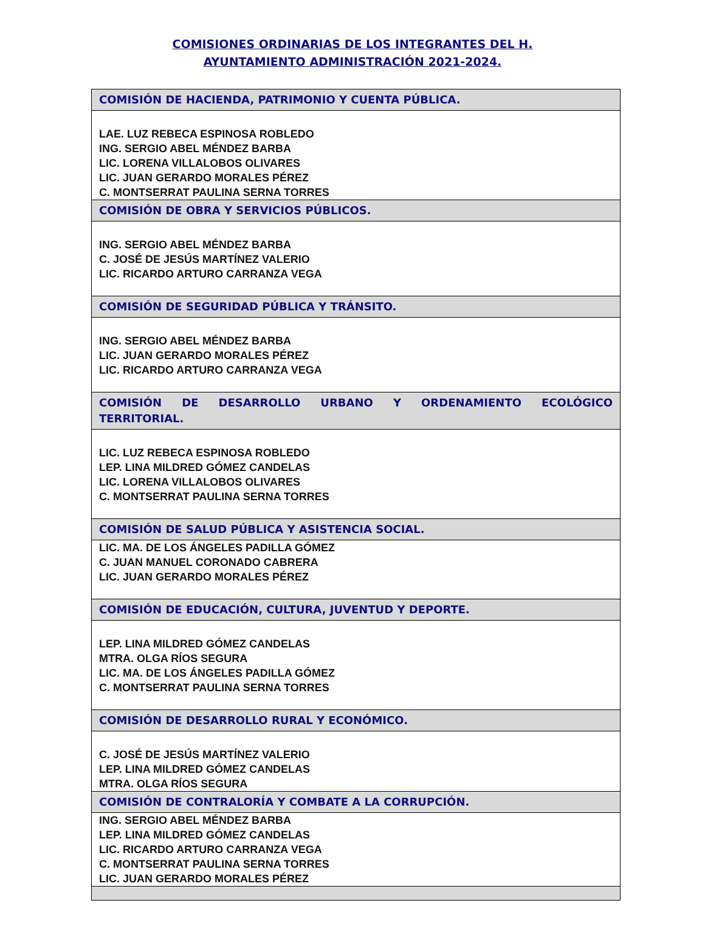COMISIONES ORDINARIAS DE LOS INTEGRANTES DEL H.
AYUNTAMIENTO ADMINISTRACIÓN 2021-2024.
| COMISIÓN DE HACIENDA, PATRIMONIO Y CUENTA PÚBLICA. |
| --- |
| LAE. LUZ REBECA ESPINOSA ROBLEDO ING. SERGIO ABEL MÉNDEZ BARBA LIC. LORENA VILLALOBOS OLIVARES LIC. JUAN GERARDO MORALES PÉREZ C. MONTSERRAT PAULINA SERNA TORRES |
| COMISIÓN DE OBRA Y SERVICIOS PÚBLICOS. |
| ING. SERGIO ABEL MÉNDEZ BARBA C. JOSÉ DE JESÚS MARTÍNEZ VALERIO LIC. RICARDO ARTURO CARRANZA VEGA |
| COMISIÓN DE SEGURIDAD PÚBLICA Y TRÁNSITO. |
| ING. SERGIO ABEL MÉNDEZ BARBA LIC. JUAN GERARDO MORALES PÉREZ LIC. RICARDO ARTURO CARRANZA VEGA |
| COMISIÓN DE DESARROLLO URBANO Y ORDENAMIENTO ECOLÓGICO TERRITORIAL. |
| LIC. LUZ REBECA ESPINOSA ROBLEDO LEP. LINA MILDRED GÓMEZ CANDELAS LIC. LORENA VILLALOBOS OLIVARES C. MONTSERRAT PAULINA SERNA TORRES |
| COMISIÓN DE SALUD PÚBLICA Y ASISTENCIA SOCIAL. |
| LIC. MA. DE LOS ÁNGELES PADILLA GÓMEZ C. JUAN MANUEL CORONADO CABRERA LIC. JUAN GERARDO MORALES PÉREZ |
| COMISIÓN DE EDUCACIÓN, CULTURA, JUVENTUD Y DEPORTE. |
| LEP. LINA MILDRED GÓMEZ CANDELAS MTRA. OLGA RÍOS SEGURA LIC. MA. DE LOS ÁNGELES PADILLA GÓMEZ C. MONTSERRAT PAULINA SERNA TORRES |
| COMISIÓN DE DESARROLLO RURAL Y ECONÓMICO. |
| C. JOSÉ DE JESÚS MARTÍNEZ VALERIO LEP. LINA MILDRED GÓMEZ CANDELAS MTRA. OLGA RÍOS SEGURA |
| COMISIÓN DE CONTRALORÍA Y COMBATE A LA CORRUPCIÓN. |
| ING. SERGIO ABEL MÉNDEZ BARBA LEP. LINA MILDRED GÓMEZ CANDELAS LIC. RICARDO ARTURO CARRANZA VEGA C. MONTSERRAT PAULINA SERNA TORRES LIC. JUAN GERARDO MORALES PÉREZ |